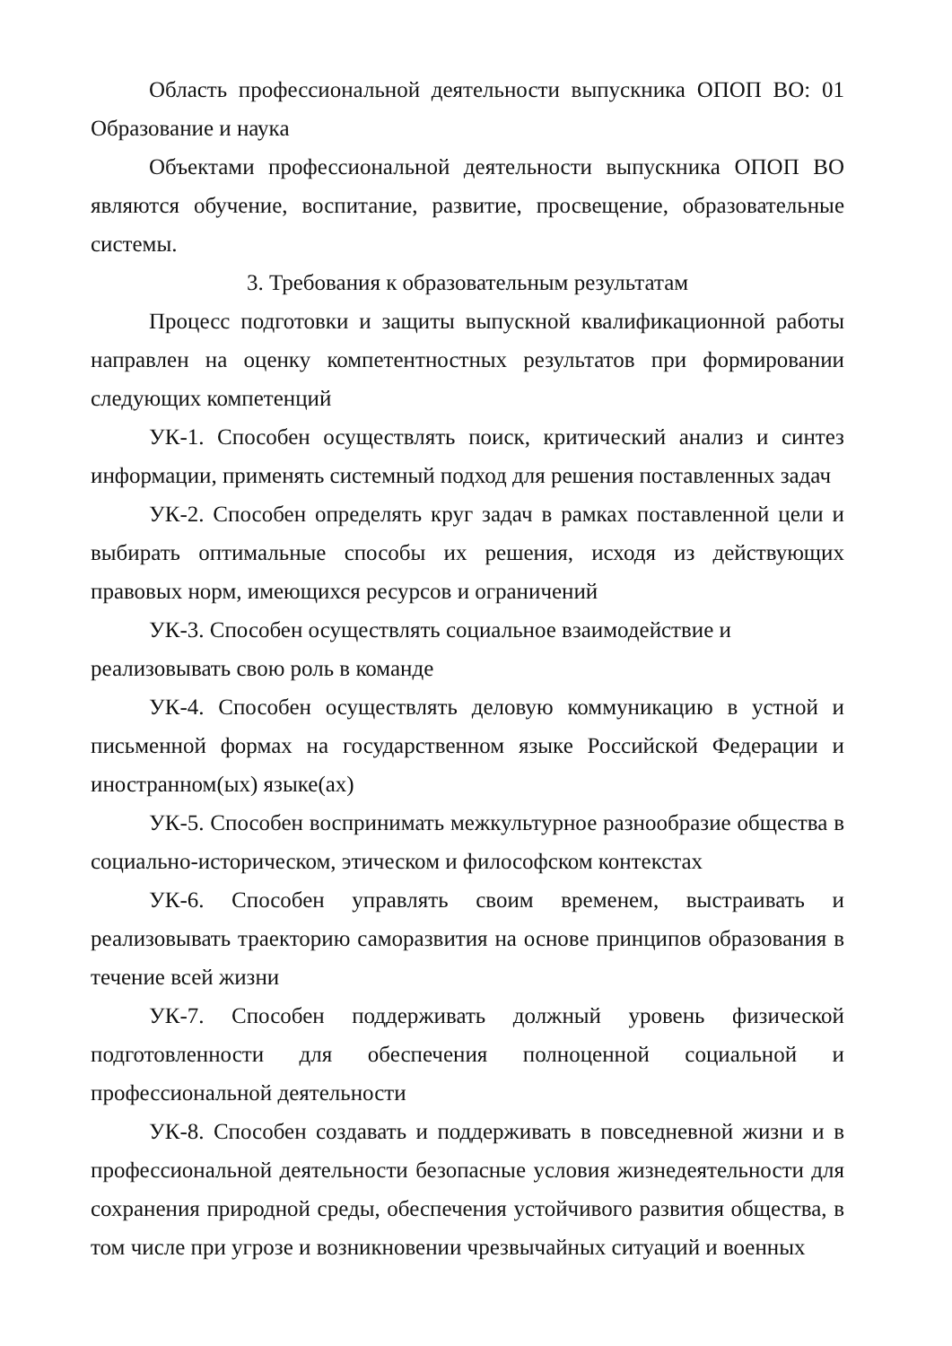Область профессиональной деятельности выпускника ОПОП ВО: 01 Образование и наука
Объектами профессиональной деятельности выпускника ОПОП ВО являются обучение, воспитание, развитие, просвещение, образовательные системы.
3. Требования к образовательным результатам
Процесс подготовки и защиты выпускной квалификационной работы направлен на оценку компетентностных результатов при формировании следующих компетенций
УК-1. Способен осуществлять поиск, критический анализ и синтез информации, применять системный подход для решения поставленных задач
УК-2. Способен определять круг задач в рамках поставленной цели и выбирать оптимальные способы их решения, исходя из действующих правовых норм, имеющихся ресурсов и ограничений
УК-3. Способен осуществлять социальное взаимодействие и реализовывать свою роль в команде
УК-4. Способен осуществлять деловую коммуникацию в устной и письменной формах на государственном языке Российской Федерации и иностранном(ых) языке(ах)
УК-5. Способен воспринимать межкультурное разнообразие общества в социально-историческом, этическом и философском контекстах
УК-6. Способен управлять своим временем, выстраивать и реализовывать траекторию саморазвития на основе принципов образования в течение всей жизни
УК-7. Способен поддерживать должный уровень физической подготовленности для обеспечения полноценной социальной и профессиональной деятельности
УК-8. Способен создавать и поддерживать в повседневной жизни и в профессиональной деятельности безопасные условия жизнедеятельности для сохранения природной среды, обеспечения устойчивого развития общества, в том числе при угрозе и возникновении чрезвычайных ситуаций и военных